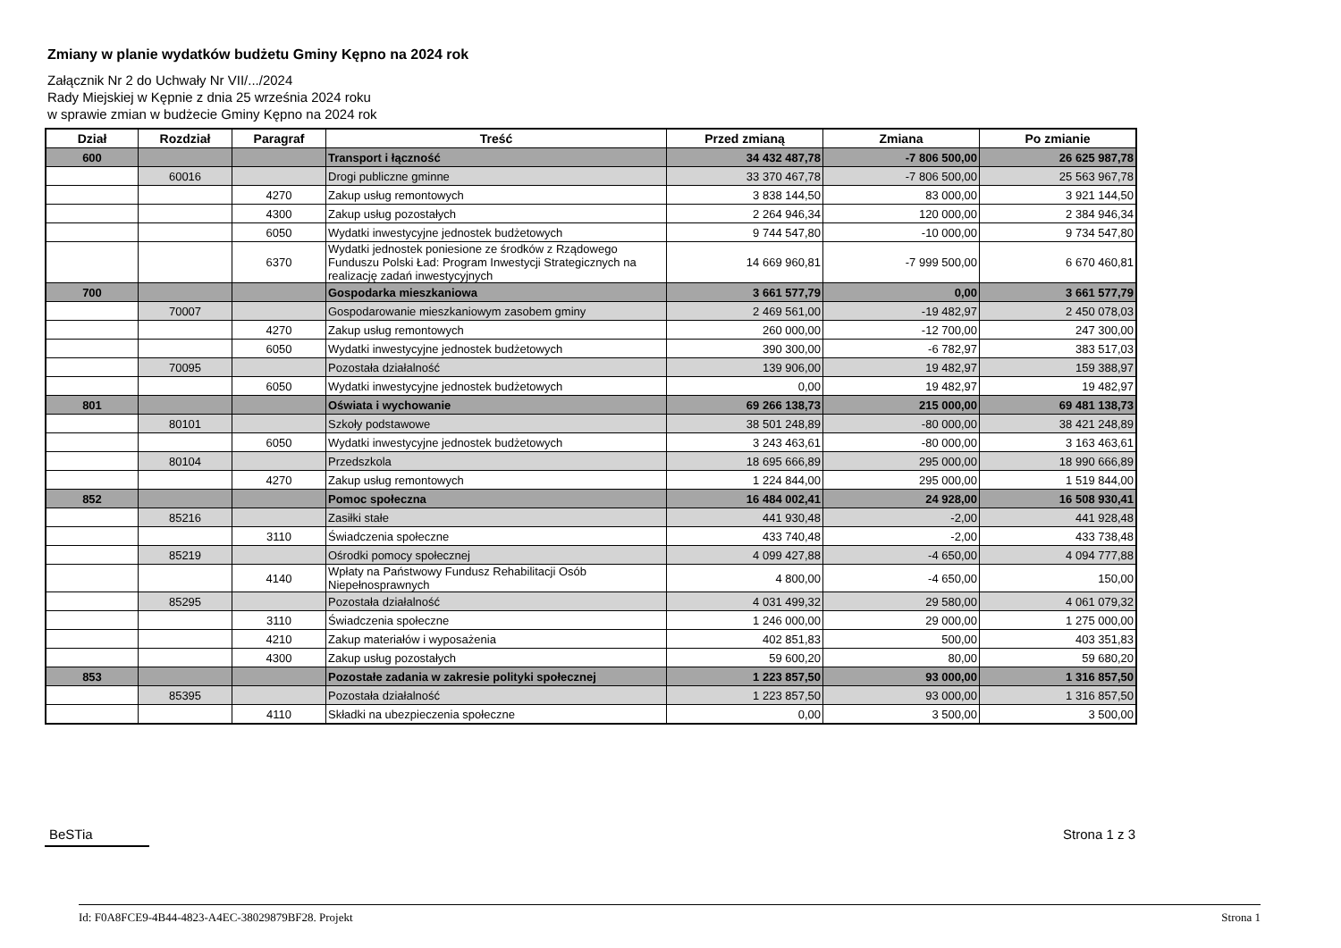Zmiany w planie wydatków budżetu Gminy Kępno na 2024 rok
Załącznik Nr 2 do Uchwały Nr VII/.../2024
Rady Miejskiej w Kępnie z dnia 25 września 2024 roku
w sprawie zmian w budżecie Gminy Kępno na 2024 rok
| Dział | Rozdział | Paragraf | Treść | Przed zmianą | Zmiana | Po zmianie |
| --- | --- | --- | --- | --- | --- | --- |
| 600 | | | Transport i łączność | 34 432 487,78 | -7 806 500,00 | 26 625 987,78 |
| | 60016 | | Drogi publiczne gminne | 33 370 467,78 | -7 806 500,00 | 25 563 967,78 |
| | | 4270 | Zakup usług remontowych | 3 838 144,50 | 83 000,00 | 3 921 144,50 |
| | | 4300 | Zakup usług pozostałych | 2 264 946,34 | 120 000,00 | 2 384 946,34 |
| | | 6050 | Wydatki inwestycyjne jednostek budżetowych | 9 744 547,80 | -10 000,00 | 9 734 547,80 |
| | | 6370 | Wydatki jednostek poniesione ze środków z Rządowego Funduszu Polski Ład: Program Inwestycji Strategicznych na realizację zadań inwestycyjnych | 14 669 960,81 | -7 999 500,00 | 6 670 460,81 |
| 700 | | | Gospodarka mieszkaniowa | 3 661 577,79 | 0,00 | 3 661 577,79 |
| | 70007 | | Gospodarowanie mieszkaniowym zasobem gminy | 2 469 561,00 | -19 482,97 | 2 450 078,03 |
| | | 4270 | Zakup usług remontowych | 260 000,00 | -12 700,00 | 247 300,00 |
| | | 6050 | Wydatki inwestycyjne jednostek budżetowych | 390 300,00 | -6 782,97 | 383 517,03 |
| | 70095 | | Pozostała działalność | 139 906,00 | 19 482,97 | 159 388,97 |
| | | 6050 | Wydatki inwestycyjne jednostek budżetowych | 0,00 | 19 482,97 | 19 482,97 |
| 801 | | | Oświata i wychowanie | 69 266 138,73 | 215 000,00 | 69 481 138,73 |
| | 80101 | | Szkoły podstawowe | 38 501 248,89 | -80 000,00 | 38 421 248,89 |
| | | 6050 | Wydatki inwestycyjne jednostek budżetowych | 3 243 463,61 | -80 000,00 | 3 163 463,61 |
| | 80104 | | Przedszkola | 18 695 666,89 | 295 000,00 | 18 990 666,89 |
| | | 4270 | Zakup usług remontowych | 1 224 844,00 | 295 000,00 | 1 519 844,00 |
| 852 | | | Pomoc społeczna | 16 484 002,41 | 24 928,00 | 16 508 930,41 |
| | 85216 | | Zasiłki stałe | 441 930,48 | -2,00 | 441 928,48 |
| | | 3110 | Świadczenia społeczne | 433 740,48 | -2,00 | 433 738,48 |
| | 85219 | | Ośrodki pomocy społecznej | 4 099 427,88 | -4 650,00 | 4 094 777,88 |
| | | 4140 | Wpłaty na Państwowy Fundusz Rehabilitacji Osób Niepełnosprawnych | 4 800,00 | -4 650,00 | 150,00 |
| | 85295 | | Pozostała działalność | 4 031 499,32 | 29 580,00 | 4 061 079,32 |
| | | 3110 | Świadczenia społeczne | 1 246 000,00 | 29 000,00 | 1 275 000,00 |
| | | 4210 | Zakup materiałów i wyposażenia | 402 851,83 | 500,00 | 403 351,83 |
| | | 4300 | Zakup usług pozostałych | 59 600,20 | 80,00 | 59 680,20 |
| 853 | | | Pozostałe zadania w zakresie polityki społecznej | 1 223 857,50 | 93 000,00 | 1 316 857,50 |
| | 85395 | | Pozostała działalność | 1 223 857,50 | 93 000,00 | 1 316 857,50 |
| | | 4110 | Składki na ubezpieczenia społeczne | 0,00 | 3 500,00 | 3 500,00 |
BeSTia Strona 1 z 3
Id: F0A8FCE9-4B44-4823-A4EC-38029879BF28. Projekt Strona 1